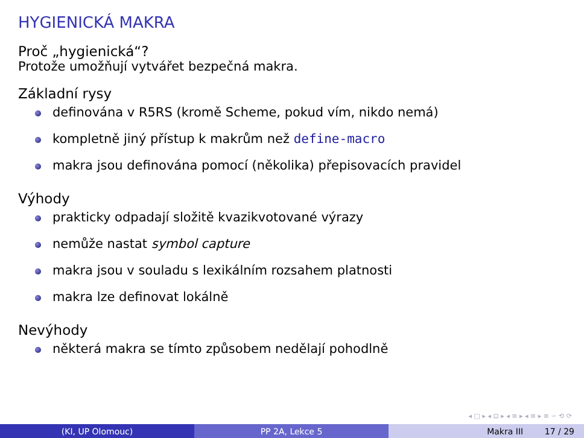HYGIENICKÁ MAKRA
Proč „hygienická“?
Protože umožňují vytvářet bezpečná makra.
Základní rysy
definována v R5RS (kromě Scheme, pokud vím, nikdo nemá)
kompletně jiný přístup k makrům než define-macro
makra jsou definována pomocí (několika) přepisovacích pravidel
Výhody
prakticky odpadají složitě kvazikvotované výrazy
nemůže nastat symbol capture
makra jsou v souladu s lexikálním rozsahem platnosti
makra lze definovat lokálně
Nevýhody
některá makra se tímto způsobem nedělají pohodlně
◂ □ ▸ ◂ ⊡ ▸ ◂ ≡ ▸ ◂ ≡ ▸ ≡ ∽ ⟲ ⟳
(KI, UP Olomouc) PP 2A, Lekce 5 Makra III 17 / 29